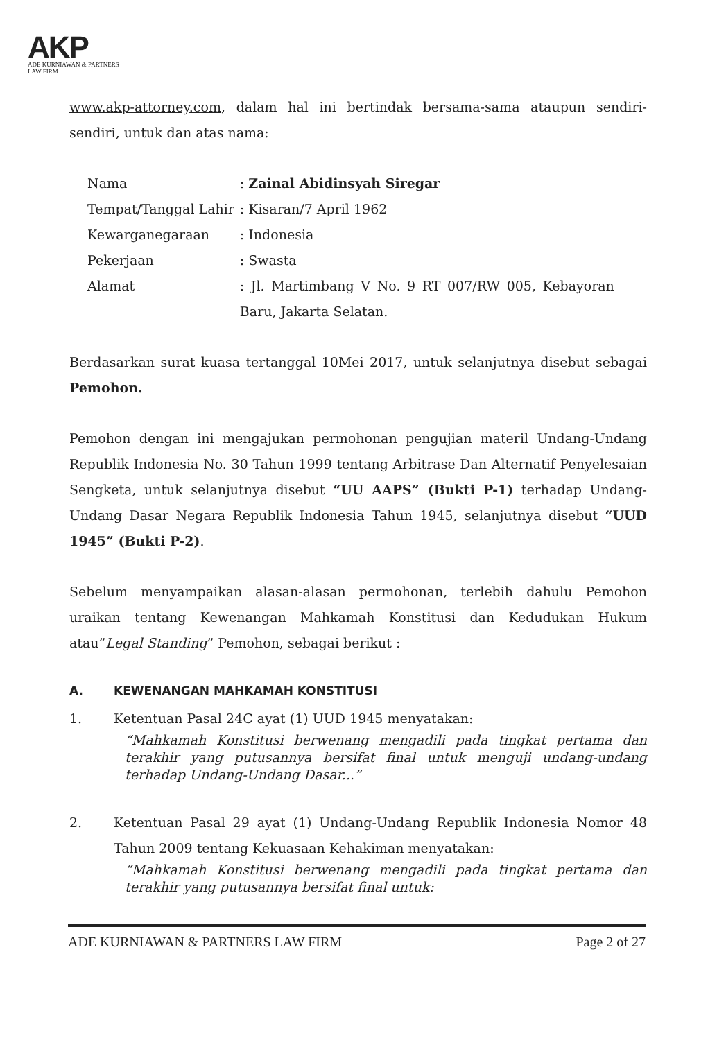AKP
ADE KURNIAWAN & PARTNERS
LAW FIRM
www.akp-attorney.com, dalam hal ini bertindak bersama-sama ataupun sendiri-sendiri, untuk dan atas nama:
| Nama | : Zainal Abidinsyah Siregar |
| Tempat/Tanggal Lahir | : Kisaran/7 April 1962 |
| Kewarganegaraan | : Indonesia |
| Pekerjaan | : Swasta |
| Alamat | : Jl. Martimbang V No. 9 RT 007/RW 005, Kebayoran Baru, Jakarta Selatan. |
Berdasarkan surat kuasa tertanggal 10Mei 2017, untuk selanjutnya disebut sebagai Pemohon.
Pemohon dengan ini mengajukan permohonan pengujian materil Undang-Undang Republik Indonesia No. 30 Tahun 1999 tentang Arbitrase Dan Alternatif Penyelesaian Sengketa, untuk selanjutnya disebut “UU AAPS” (Bukti P-1) terhadap Undang-Undang Dasar Negara Republik Indonesia Tahun 1945, selanjutnya disebut “UUD 1945” (Bukti P-2).
Sebelum menyampaikan alasan-alasan permohonan, terlebih dahulu Pemohon uraikan tentang Kewenangan Mahkamah Konstitusi dan Kedudukan Hukum atau”Legal Standing” Pemohon, sebagai berikut :
A. KEWENANGAN MAHKAMAH KONSTITUSI
1. Ketentuan Pasal 24C ayat (1) UUD 1945 menyatakan:
“Mahkamah Konstitusi berwenang mengadili pada tingkat pertama dan terakhir yang putusannya bersifat final untuk menguji undang-undang terhadap Undang-Undang Dasar...”
2. Ketentuan Pasal 29 ayat (1) Undang-Undang Republik Indonesia Nomor 48 Tahun 2009 tentang Kekuasaan Kehakiman menyatakan:
“Mahkamah Konstitusi berwenang mengadili pada tingkat pertama dan terakhir yang putusannya bersifat final untuk:
ADE KURNIAWAN & PARTNERS LAW FIRM Page 2 of 27